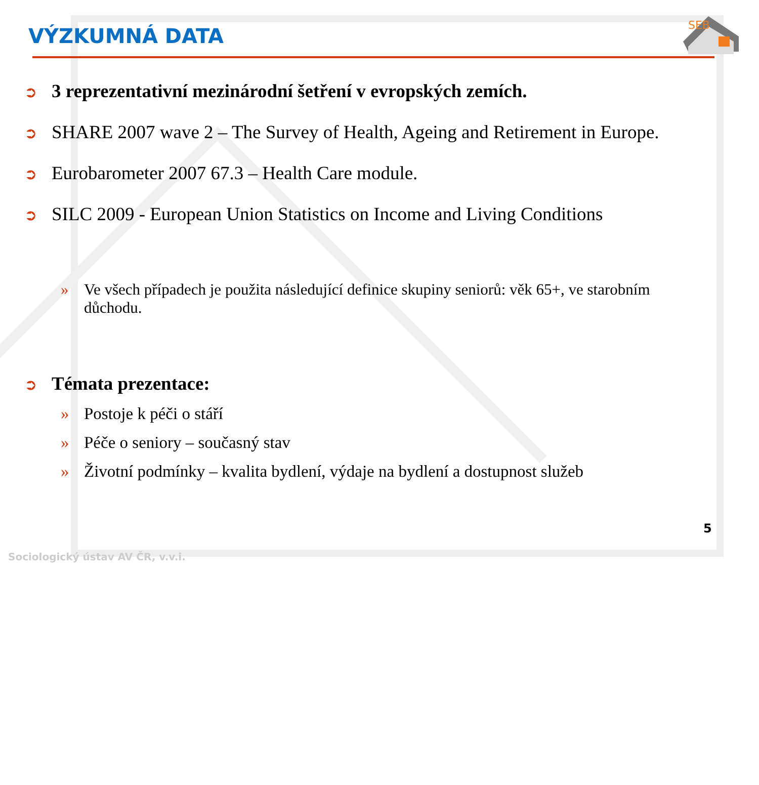VÝZKUMNÁ DATA
SEB
➲ 3 reprezentativní mezinárodní šetření v evropských zemích.
➲ SHARE 2007 wave 2 – The Survey of Health, Ageing and Retirement in Europe.
➲ Eurobarometer 2007 67.3 – Health Care module.
➲ SILC 2009 - European Union Statistics on Income and Living Conditions
» Ve všech případech je použita následující definice skupiny seniorů: věk 65+, ve starobním důchodu.
➲ Témata prezentace:
» Postoje k péči o stáří
» Péče o seniory – současný stav
» Životní podmínky – kvalita bydlení, výdaje na bydlení a dostupnost služeb
5
Sociologický ústav AV ČR, v.v.i.